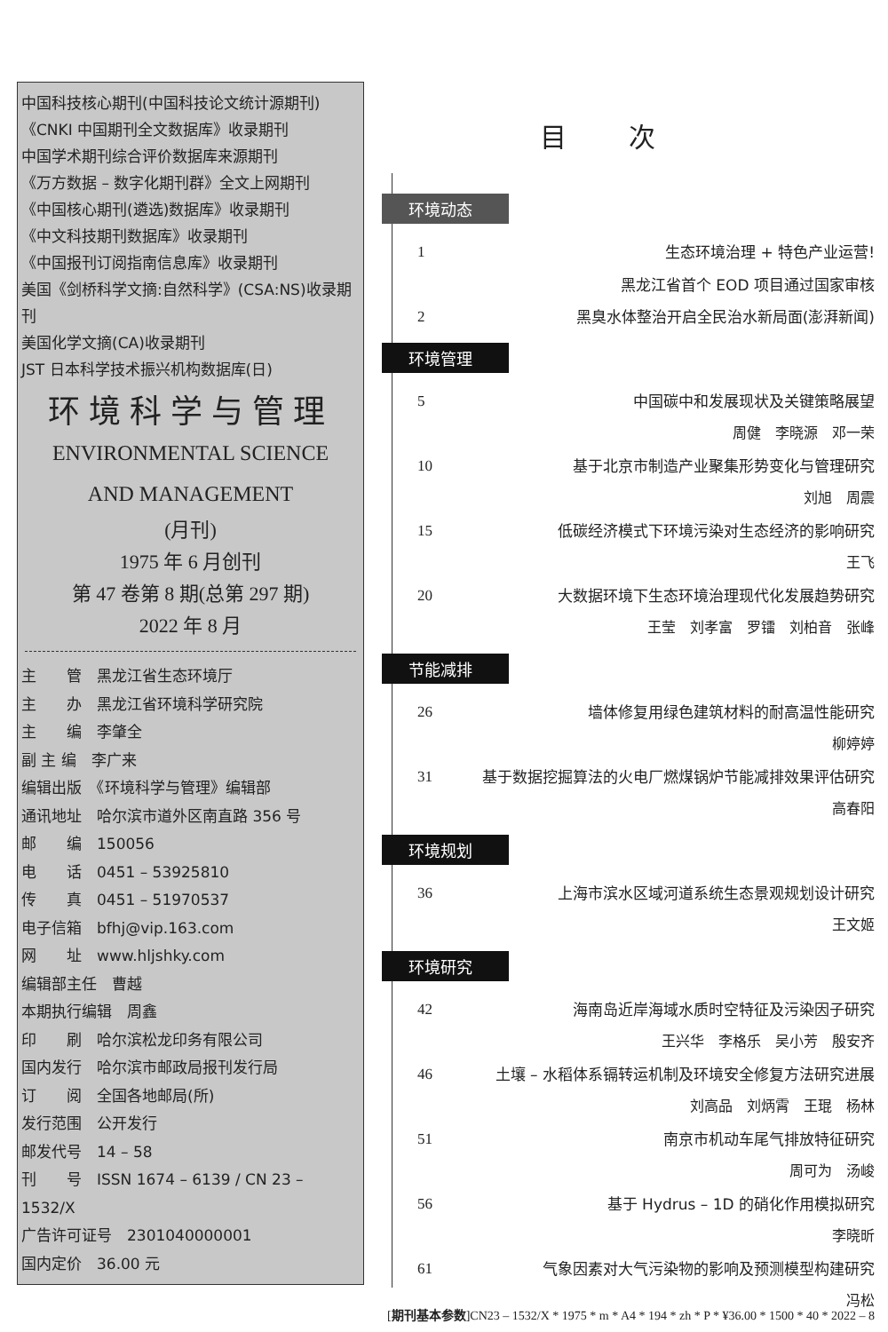中国科技核心期刊(中国科技论文统计源期刊)
《CNKI 中国期刊全文数据库》收录期刊
中国学术期刊综合评价数据库来源期刊
《万方数据 – 数字化期刊群》全文上网期刊
《中国核心期刊(遴选)数据库》收录期刊
《中文科技期刊数据库》收录期刊
《中国报刊订阅指南信息库》收录期刊
美国《剑桥科学文摘:自然科学》(CSA:NS)收录期刊
美国化学文摘(CA)收录期刊
JST 日本科学技术振兴机构数据库(日)
环境科学与管理
ENVIRONMENTAL SCIENCE
AND MANAGEMENT
(月刊)
1975 年 6 月创刊
第 47 卷第 8 期(总第 297 期)
2022 年 8 月
主　　管　黑龙江省生态环境厅
主　　办　黑龙江省环境科学研究院
主　　编　李肇全
副 主 编　李广来
编辑出版　《环境科学与管理》编辑部
通讯地址　哈尔滨市道外区南直路 356 号
邮　　编　150056
电　　话　0451 – 53925810
传　　真　0451 – 51970537
电子信箱　bfhj@vip.163.com
网　　址　www.hljshky.com
编辑部主任　曹越
本期执行编辑　周鑫
印　　刷　哈尔滨松龙印务有限公司
国内发行　哈尔滨市邮政局报刊发行局
订　　阅　全国各地邮局(所)
发行范围　公开发行
邮发代号　14 – 58
刊　　号　ISSN 1674 – 6139 / CN 23 – 1532/X
广告许可证号　2301040000001
国内定价　36.00 元
目次
环境动态
1 生态环境治理 + 特色产业运营!
黑龙江省首个 EOD 项目通过国家审核
2 黑臭水体整治开启全民治水新局面(澎湃新闻)
环境管理
5 中国碳中和发展现状及关键策略展望
周健　李晓源　邓一荣
10 基于北京市制造产业聚集形势变化与管理研究
刘旭　周震
15 低碳经济模式下环境污染对生态经济的影响研究
王飞
20 大数据环境下生态环境治理现代化发展趋势研究
王莹　刘孝富　罗镭　刘柏音　张峰
节能减排
26 墙体修复用绿色建筑材料的耐高温性能研究
柳婷婷
31 基于数据挖掘算法的火电厂燃煤锅炉节能减排效果评估研究
高春阳
环境规划
36 上海市滨水区域河道系统生态景观规划设计研究
王文姬
环境研究
42 海南岛近岸海域水质时空特征及污染因子研究
王兴华　李格乐　吴小芳　殷安齐
46 土壤 – 水稻体系镉转运机制及环境安全修复方法研究进展
刘高品　刘炳霄　王琨　杨林
51 南京市机动车尾气排放特征研究
周可为　汤峻
56 基于 Hydrus – 1D 的硝化作用模拟研究
李晓昕
61 气象因素对大气污染物的影响及预测模型构建研究
冯松
[期刊基本参数]CN23 – 1532/X * 1975 * m * A4 * 194 * zh * P * ¥36.00 * 1500 * 40 * 2022 – 8